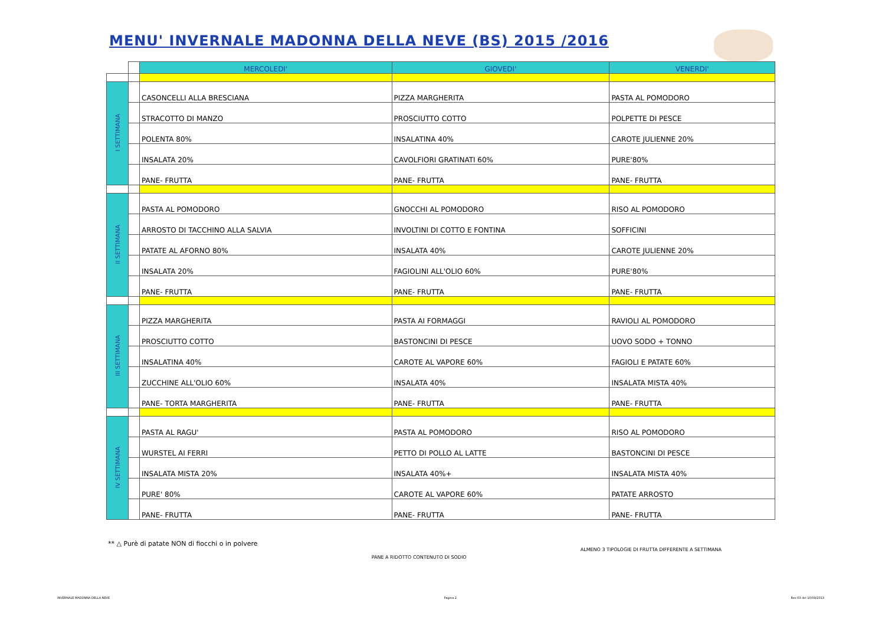MENU' INVERNALE MADONNA DELLA NEVE (BS) 2015 /2016
| | | MERCOLEDI' | GIOVEDI' | VENERDI' |
| --- | --- | --- | --- | --- |
| I SETTIMANA | | CASONCELLI ALLA BRESCIANA | PIZZA MARGHERITA | PASTA AL POMODORO |
| | | STRACOTTO DI MANZO | PROSCIUTTO COTTO | POLPETTE DI PESCE |
| | | POLENTA 80% | INSALATINA 40% | CAROTE JULIENNE 20% |
| | | INSALATA 20% | CAVOLFIORI GRATINATI 60% | PURE'80% |
| | | PANE- FRUTTA | PANE- FRUTTA | PANE- FRUTTA |
| II SETTIMANA | | PASTA AL POMODORO | GNOCCHI AL POMODORO | RISO AL POMODORO |
| | | ARROSTO DI TACCHINO ALLA SALVIA | INVOLTINI DI COTTO E FONTINA | SOFFICINI |
| | | PATATE AL AFORNO 80% | INSALATA 40% | CAROTE JULIENNE 20% |
| | | INSALATA 20% | FAGIOLINI ALL'OLIO 60% | PURE'80% |
| | | PANE- FRUTTA | PANE- FRUTTA | PANE- FRUTTA |
| III SETTIMANA | | PIZZA MARGHERITA | PASTA AI FORMAGGI | RAVIOLI AL POMODORO |
| | | PROSCIUTTO COTTO | BASTONCINI DI PESCE | UOVO SODO + TONNO |
| | | INSALATINA 40% | CAROTE AL VAPORE 60% | FAGIOLI E PATATE 60% |
| | | ZUCCHINE ALL'OLIO 60% | INSALATA 40% | INSALATA MISTA 40% |
| | | PANE- TORTA MARGHERITA | PANE- FRUTTA | PANE- FRUTTA |
| IV SETTIMANA | | PASTA AL RAGU' | PASTA AL POMODORO | RISO AL POMODORO |
| | | WURSTEL AI FERRI | PETTO DI POLLO AL LATTE | BASTONCINI DI PESCE |
| | | INSALATA MISTA 20% | INSALATA 40%+ | INSALATA MISTA 40% |
| | | PURE' 80% | CAROTE AL VAPORE 60% | PATATE ARROSTO |
| | | PANE- FRUTTA | PANE- FRUTTA | PANE- FRUTTA |
** △ Purè di patate NON di fiocchi o in polvere
PANE A RIDOTTO CONTENUTO DI SODIO
ALMENO 3 TIPOLOGIE DI FRUTTA DIFFERENTE A SETTIMANA
INVERNALE MADONNA DELLA NEVE Pagina 2 Rev.03 del 10/09/2013